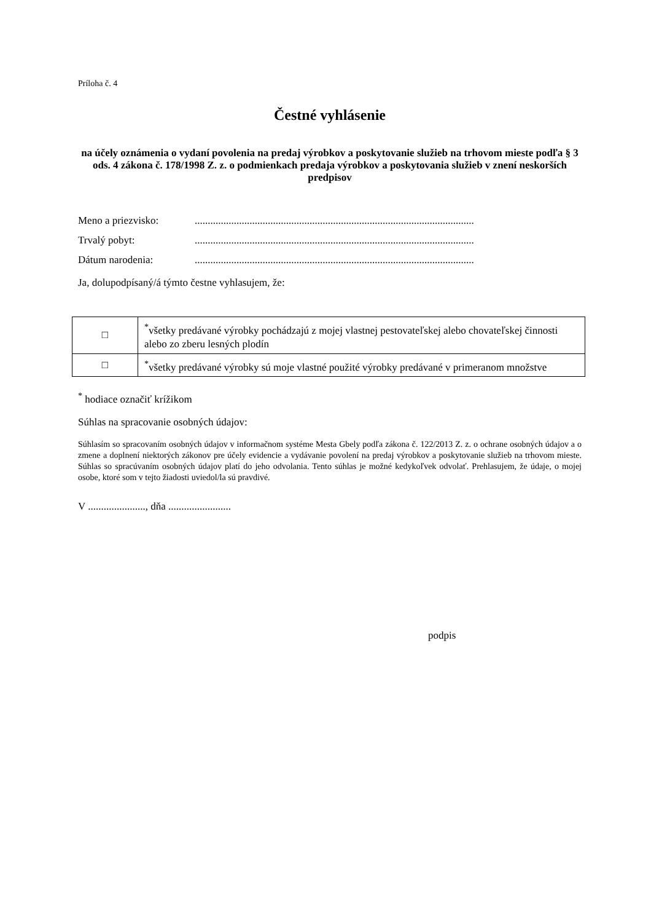Príloha č. 4
Čestné vyhlásenie
na účely oznámenia o vydaní povolenia na predaj výrobkov a poskytovanie služieb na trhovom mieste podľa § 3 ods. 4 zákona č. 178/1998 Z. z. o podmienkach predaja výrobkov a poskytovania služieb v znení neskorších predpisov
Meno a priezvisko: ...........................................................................................................
Trvalý pobyt: ...........................................................................................................
Dátum narodenia: ...........................................................................................................
Ja, dolupodpísaný/á týmto čestne vyhlasujem, že:
| □ | <sup>*</sup> všetky predávané výrobky pochádzajú z mojej vlastnej pestovateľskej alebo chovateľskej činnosti alebo zo zberu lesných plodín |
| □ | <sup>*</sup> všetky predávané výrobky sú moje vlastné použité výrobky predávané v primeranom množstve |
<sup>*</sup> hodiace označiť krížikom
Súhlas na spracovanie osobných údajov:
Súhlasím so spracovaním osobných údajov v informačnom systéme Mesta Gbely podľa zákona č. 122/2013 Z. z. o ochrane osobných údajov a o zmene a doplnení niektorých zákonov pre účely evidencie a vydávanie povolení na predaj výrobkov a poskytovanie služieb na trhovom mieste. Súhlas so spracúvaním osobných údajov platí do jeho odvolania. Tento súhlas je možné kedykoľvek odvolať. Prehlasujem, že údaje, o mojej osobe, ktoré som v tejto žiadosti uviedol/la sú pravdivé.
V ......................, dňa ........................
podpis